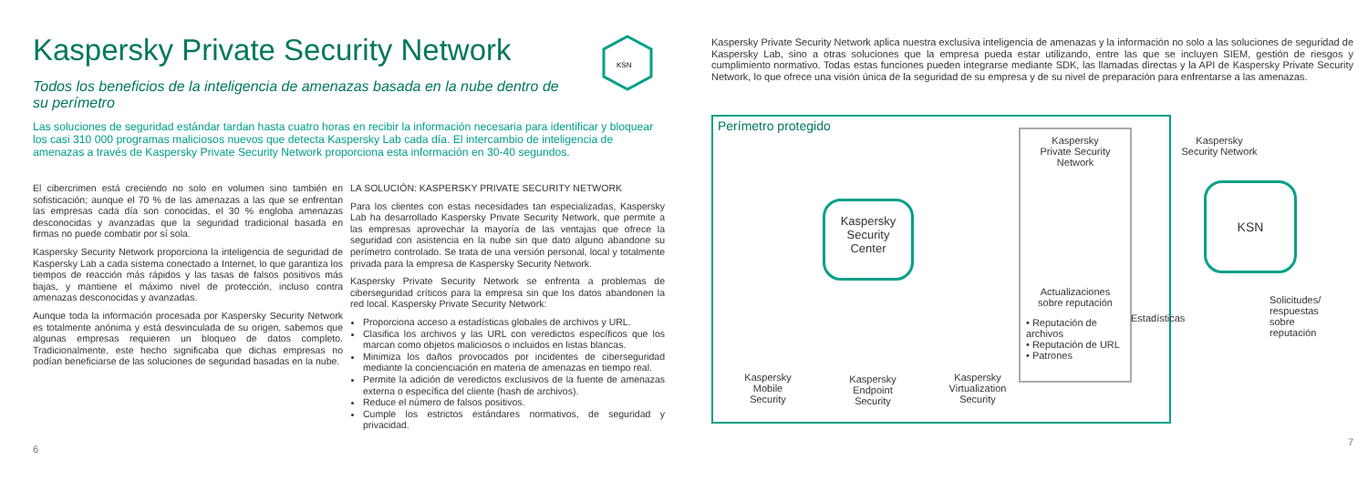Kaspersky Private Security Network
KSN
Todos los beneficios de la inteligencia de amenazas basada en la nube dentro de su perímetro
Las soluciones de seguridad estándar tardan hasta cuatro horas en recibir la información necesaria para identificar y bloquear los casi 310 000 programas maliciosos nuevos que detecta Kaspersky Lab cada día. El intercambio de inteligencia de amenazas a través de Kaspersky Private Security Network proporciona esta información en 30-40 segundos.
El cibercrimen está creciendo no solo en volumen sino también en sofisticación; aunque el 70 % de las amenazas a las que se enfrentan las empresas cada día son conocidas, el 30 % engloba amenazas desconocidas y avanzadas que la seguridad tradicional basada en firmas no puede combatir por sí sola.
Kaspersky Security Network proporciona la inteligencia de seguridad de Kaspersky Lab a cada sistema conectado a Internet, lo que garantiza los tiempos de reacción más rápidos y las tasas de falsos positivos más bajas, y mantiene el máximo nivel de protección, incluso contra amenazas desconocidas y avanzadas.
Aunque toda la información procesada por Kaspersky Security Network es totalmente anónima y está desvinculada de su origen, sabemos que algunas empresas requieren un bloqueo de datos completo. Tradicionalmente, este hecho significaba que dichas empresas no podían beneficiarse de las soluciones de seguridad basadas en la nube.
LA SOLUCIÓN: KASPERSKY PRIVATE SECURITY NETWORK
Para los clientes con estas necesidades tan especializadas, Kaspersky Lab ha desarrollado Kaspersky Private Security Network, que permite a las empresas aprovechar la mayoría de las ventajas que ofrece la seguridad con asistencia en la nube sin que dato alguno abandone su perímetro controlado. Se trata de una versión personal, local y totalmente privada para la empresa de Kaspersky Security Network.
Kaspersky Private Security Network se enfrenta a problemas de ciberseguridad críticos para la empresa sin que los datos abandonen la red local. Kaspersky Private Security Network:
Proporciona acceso a estadísticas globales de archivos y URL.
Clasifica los archivos y las URL con veredictos específicos que los marcan como objetos maliciosos o incluidos en listas blancas.
Minimiza los daños provocados por incidentes de ciberseguridad mediante la concienciación en materia de amenazas en tiempo real.
Permite la adición de veredictos exclusivos de la fuente de amenazas externa o específica del cliente (hash de archivos).
Reduce el número de falsos positivos.
Cumple los estrictos estándares normativos, de seguridad y privacidad.
6
Kaspersky Private Security Network aplica nuestra exclusiva inteligencia de amenazas y la información no solo a las soluciones de seguridad de Kaspersky Lab, sino a otras soluciones que la empresa pueda estar utilizando, entre las que se incluyen SIEM, gestión de riesgos y cumplimiento normativo. Todas estas funciones pueden integrarse mediante SDK, las llamadas directas y la API de Kaspersky Private Security Network, lo que ofrece una visión única de la seguridad de su empresa y de su nivel de preparación para enfrentarse a las amenazas.
Perímetro protegido
Kaspersky
Private Security
Network
Actualizaciones
sobre reputación
• Reputación de archivos
• Reputación de URL
• Patrones
Kaspersky
Security
Center
Kaspersky
Security Network
KSN
Estadísticas
Solicitudes/ respuestas sobre reputación
Kaspersky
Mobile
Security
Kaspersky
Endpoint
Security
Kaspersky
Virtualization
Security
7